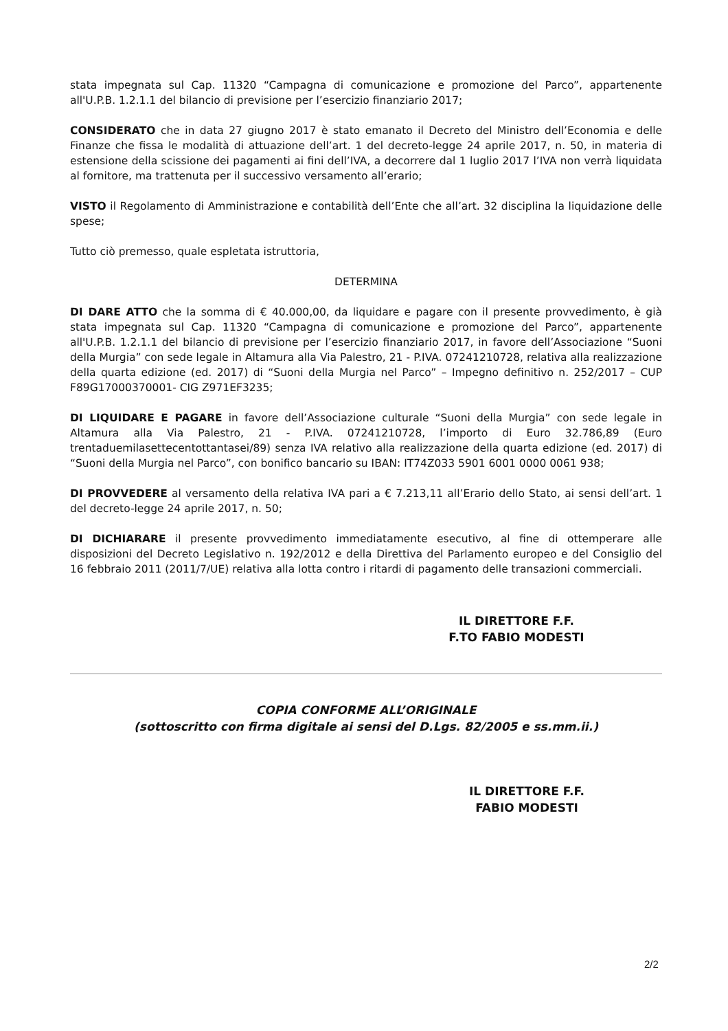stata impegnata sul Cap. 11320 “Campagna di comunicazione e promozione del Parco”, appartenente all'U.P.B. 1.2.1.1 del bilancio di previsione per l’esercizio finanziario 2017;
CONSIDERATO che in data 27 giugno 2017 è stato emanato il Decreto del Ministro dell’Economia e delle Finanze che fissa le modalità di attuazione dell’art. 1 del decreto-legge 24 aprile 2017, n. 50, in materia di estensione della scissione dei pagamenti ai fini dell’IVA, a decorrere dal 1 luglio 2017 l’IVA non verrà liquidata al fornitore, ma trattenuta per il successivo versamento all’erario;
VISTO il Regolamento di Amministrazione e contabilità dell’Ente che all’art. 32 disciplina la liquidazione delle spese;
Tutto ciò premesso, quale espletata istruttoria,
DETERMINA
DI DARE ATTO che la somma di € 40.000,00, da liquidare e pagare con il presente provvedimento, è già stata impegnata sul Cap. 11320 “Campagna di comunicazione e promozione del Parco”, appartenente all'U.P.B. 1.2.1.1 del bilancio di previsione per l’esercizio finanziario 2017, in favore dell’Associazione “Suoni della Murgia” con sede legale in Altamura alla Via Palestro, 21 - P.IVA. 07241210728, relativa alla realizzazione della quarta edizione (ed. 2017) di “Suoni della Murgia nel Parco” – Impegno definitivo n. 252/2017 – CUP F89G17000370001- CIG Z971EF3235;
DI LIQUIDARE E PAGARE in favore dell’Associazione culturale “Suoni della Murgia” con sede legale in Altamura alla Via Palestro, 21 - P.IVA. 07241210728, l’importo di Euro 32.786,89 (Euro trentaduemilasettecentottantasei/89) senza IVA relativo alla realizzazione della quarta edizione (ed. 2017) di “Suoni della Murgia nel Parco”, con bonifico bancario su IBAN: IT74Z033 5901 6001 0000 0061 938;
DI PROVVEDERE al versamento della relativa IVA pari a € 7.213,11 all’Erario dello Stato, ai sensi dell’art. 1 del decreto-legge 24 aprile 2017, n. 50;
DI DICHIARARE il presente provvedimento immediatamente esecutivo, al fine di ottemperare alle disposizioni del Decreto Legislativo n. 192/2012 e della Direttiva del Parlamento europeo e del Consiglio del 16 febbraio 2011 (2011/7/UE) relativa alla lotta contro i ritardi di pagamento delle transazioni commerciali.
IL DIRETTORE F.F.
F.TO FABIO MODESTI
COPIA CONFORME ALL’ORIGINALE
(sottoscritto con firma digitale ai sensi del D.Lgs. 82/2005 e ss.mm.ii.)
IL DIRETTORE F.F.
FABIO MODESTI
2/2